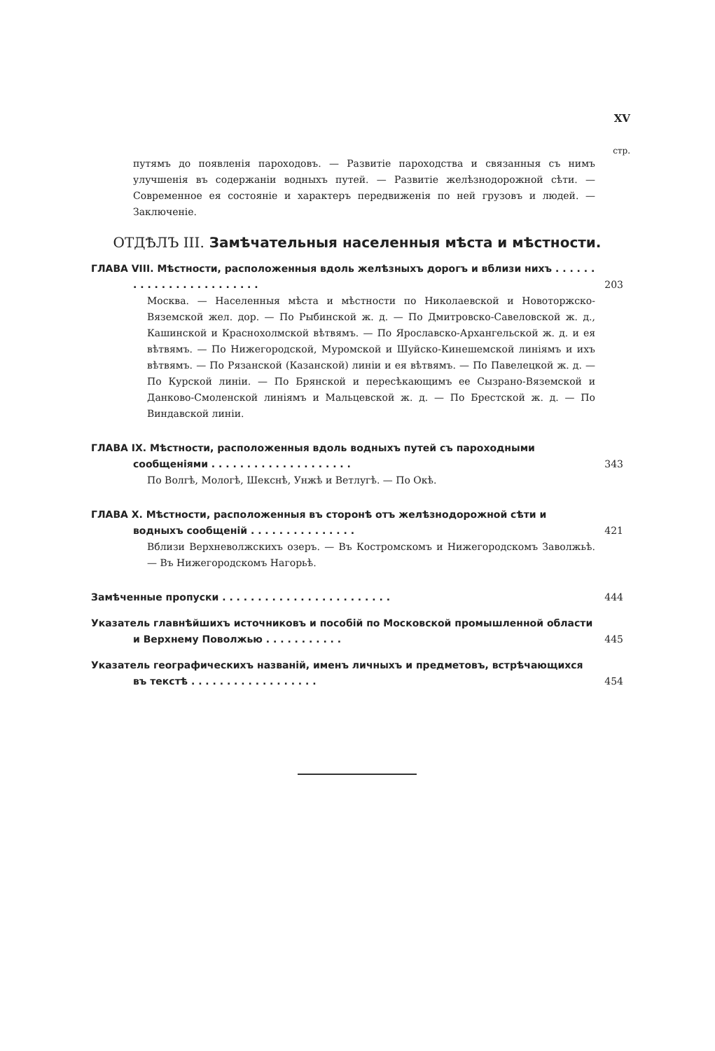XV
стр.
путямъ до появленія пароходовъ. — Развитіе пароходства и связанныя съ нимъ улучшенія въ содержаніи водныхъ путей. — Развитіе желѣзнодорожной сѣти. — Современное ея состояніе и характеръ передвиженія по ней грузовъ и людей. — Заключеніе.
ОТДѢЛЪ III. Замѣчательныя населенныя мѣста и мѣстности.
ГЛАВА VIII. Мѣстности, расположенныя вдоль желѣзныхъ дорогъ и вблизи нихъ . . . . . . . . . . . . . . . . . . . . . . . .
203
Москва. — Населенныя мѣста и мѣстности по Николаевской и Новоторжско-Вяземской жел. дор. — По Рыбинской ж. д. — По Дмитровско-Савеловской ж. д., Кашинской и Краснохолмской вѣтвямъ. — По Ярославско-Архангельской ж. д. и ея вѣтвямъ. — По Нижегородской, Муромской и Шуйско-Кинешемской линіямъ и ихъ вѣтвямъ. — По Рязанской (Казанской) линіи и ея вѣтвямъ. — По Павелецкой ж. д. — По Курской линіи. — По Брянской и пересѣкающимъ ее Сызрано-Вяземской и Данково-Смоленской линіямъ и Мальцевской ж. д. — По Брестской ж. д. — По Виндавской линіи.
ГЛАВА IX. Мѣстности, расположенныя вдоль водныхъ путей съ пароходными сообщеніями . . . . . . . . . . . . . . . . . . . .
343
По Волгѣ, Мологѣ, Шекснѣ, Унжѣ и Ветлугѣ. — По Окѣ.
ГЛАВА X. Мѣстности, расположенныя въ сторонѣ отъ желѣзнодорожной сѣти и водныхъ сообщеній . . . . . . . . . . . . . . .
421
Вблизи Верхневолжскихъ озеръ. — Въ Костромскомъ и Нижегородскомъ Заволжьѣ. — Въ Нижегородскомъ Нагорьѣ.
Замѣченные пропуски . . . . . . . . . . . . . . . . . . . . . . . . 444
Указатель главнѣйшихъ источниковъ и пособій по Московской промышленной области и Верхнему Поволжью . . . . . . . . . . .
445
Указатель географическихъ названій, именъ личныхъ и предметовъ, встрѣчающихся въ текстѣ . . . . . . . . . . . . . . . . . .
454